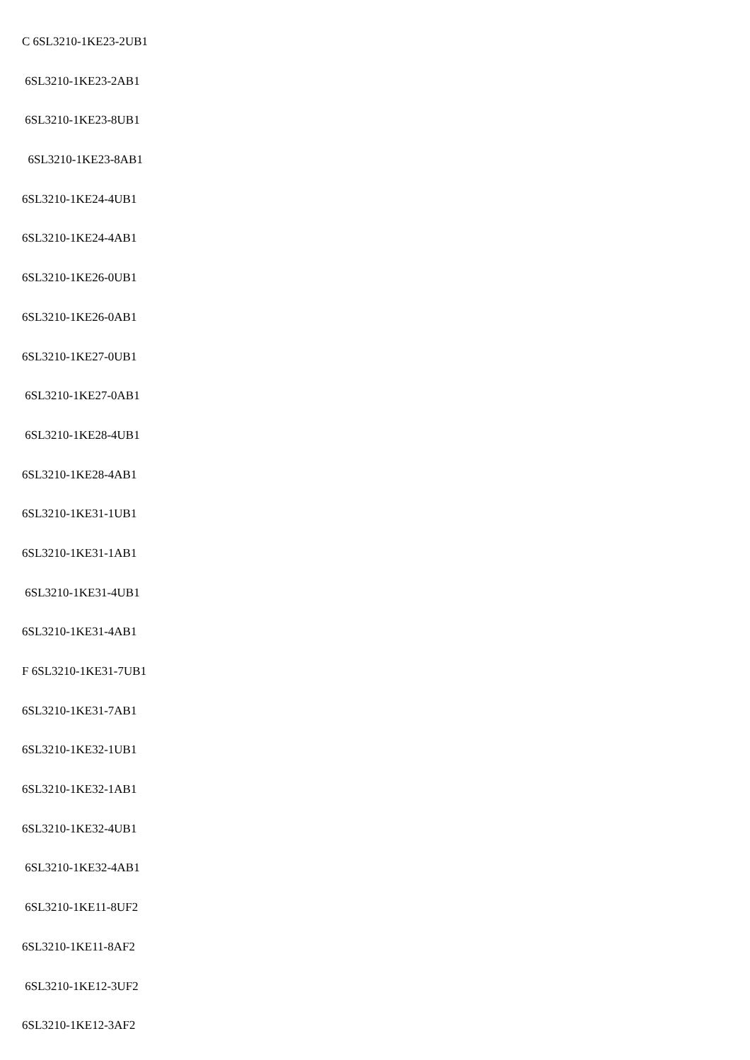C 6SL3210-1KE23-2UB1
6SL3210-1KE23-2AB1
6SL3210-1KE23-8UB1
6SL3210-1KE23-8AB1
6SL3210-1KE24-4UB1
6SL3210-1KE24-4AB1
6SL3210-1KE26-0UB1
6SL3210-1KE26-0AB1
6SL3210-1KE27-0UB1
6SL3210-1KE27-0AB1
6SL3210-1KE28-4UB1
6SL3210-1KE28-4AB1
6SL3210-1KE31-1UB1
6SL3210-1KE31-1AB1
6SL3210-1KE31-4UB1
6SL3210-1KE31-4AB1
F 6SL3210-1KE31-7UB1
6SL3210-1KE31-7AB1
6SL3210-1KE32-1UB1
6SL3210-1KE32-1AB1
6SL3210-1KE32-4UB1
6SL3210-1KE32-4AB1
6SL3210-1KE11-8UF2
6SL3210-1KE11-8AF2
6SL3210-1KE12-3UF2
6SL3210-1KE12-3AF2